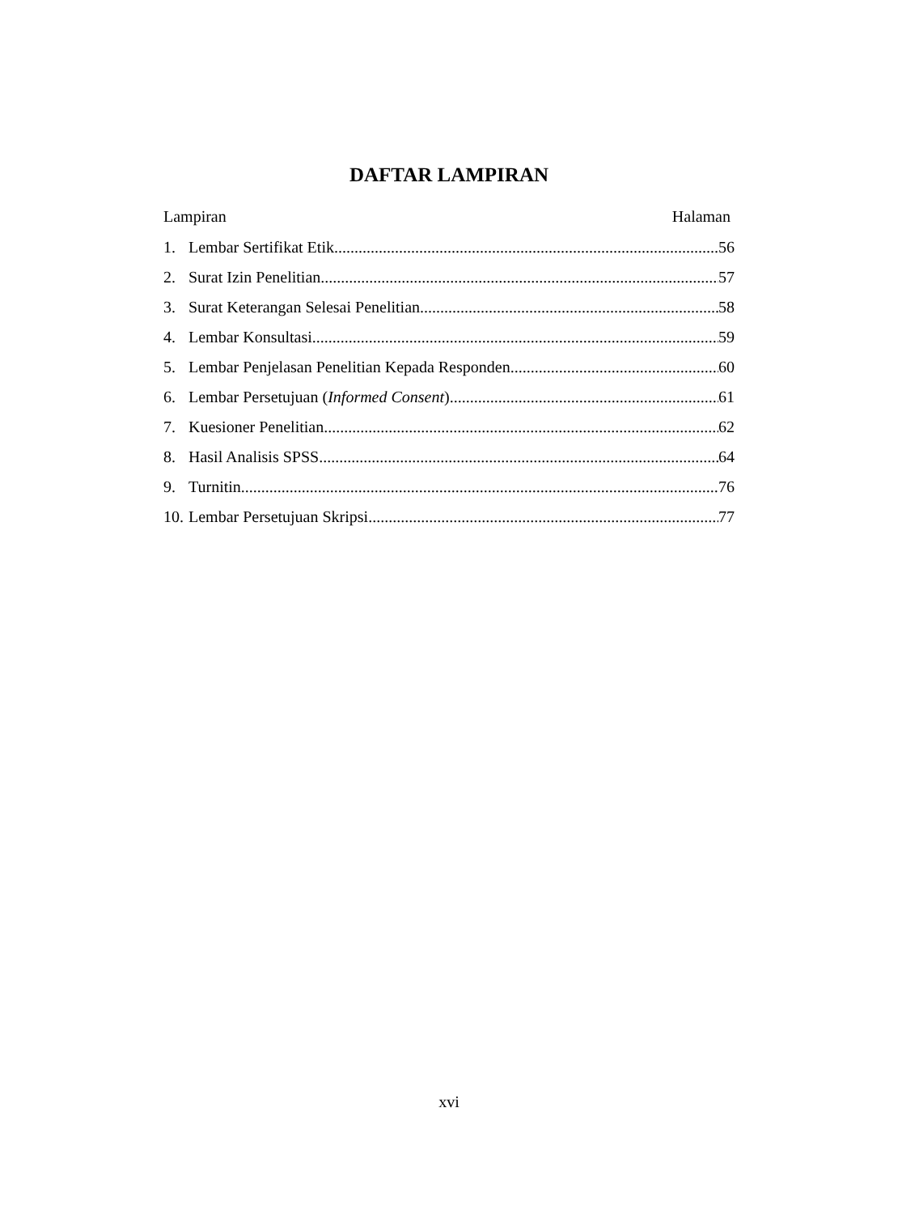DAFTAR LAMPIRAN
Lampiran Halaman
1. Lembar Sertifikat Etik 56
2. Surat Izin Penelitian 57
3. Surat Keterangan Selesai Penelitian 58
4. Lembar Konsultasi 59
5. Lembar Penjelasan Penelitian Kepada Responden 60
6. Lembar Persetujuan (Informed Consent) 61
7. Kuesioner Penelitian 62
8. Hasil Analisis SPSS 64
9. Turnitin 76
10. Lembar Persetujuan Skripsi 77
xvi